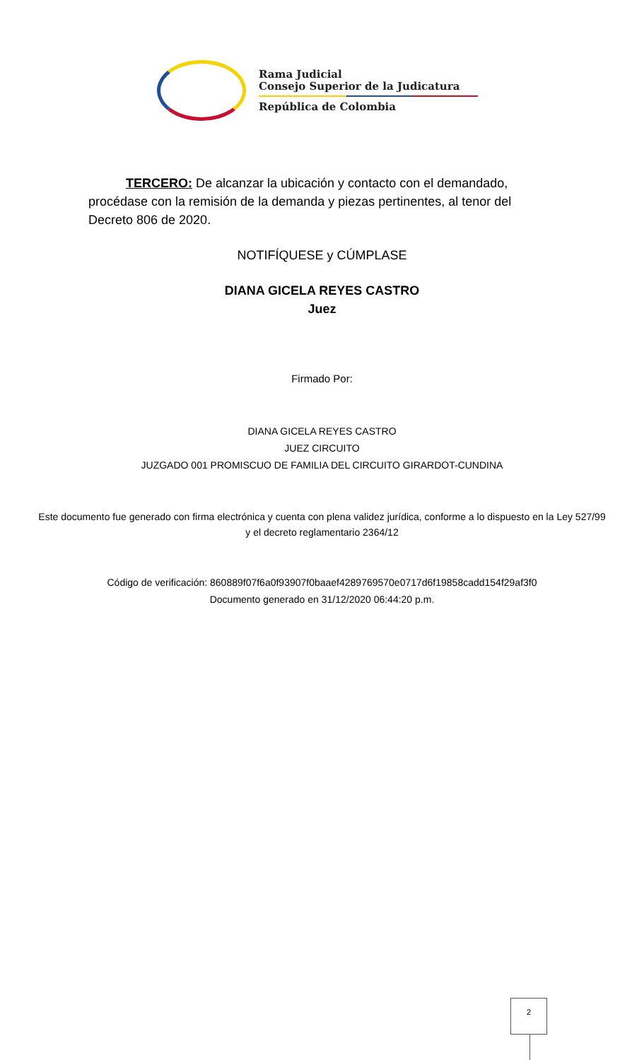Rama Judicial
Consejo Superior de la Judicatura
República de Colombia
TERCERO: De alcanzar la ubicación y contacto con el demandado, procédase con la remisión de la demanda y piezas pertinentes, al tenor del Decreto 806 de 2020.
NOTIFÍQUESE y CÚMPLASE
DIANA GICELA REYES CASTRO
Juez
Firmado Por:
DIANA GICELA REYES CASTRO
JUEZ CIRCUITO
JUZGADO 001 PROMISCUO DE FAMILIA DEL CIRCUITO GIRARDOT-CUNDINA
Este documento fue generado con firma electrónica y cuenta con plena validez jurídica, conforme a lo dispuesto en la Ley 527/99 y el decreto reglamentario 2364/12
Código de verificación: 860889f07f6a0f93907f0baaef4289769570e0717d6f19858cadd154f29af3f0
Documento generado en 31/12/2020 06:44:20 p.m.
2